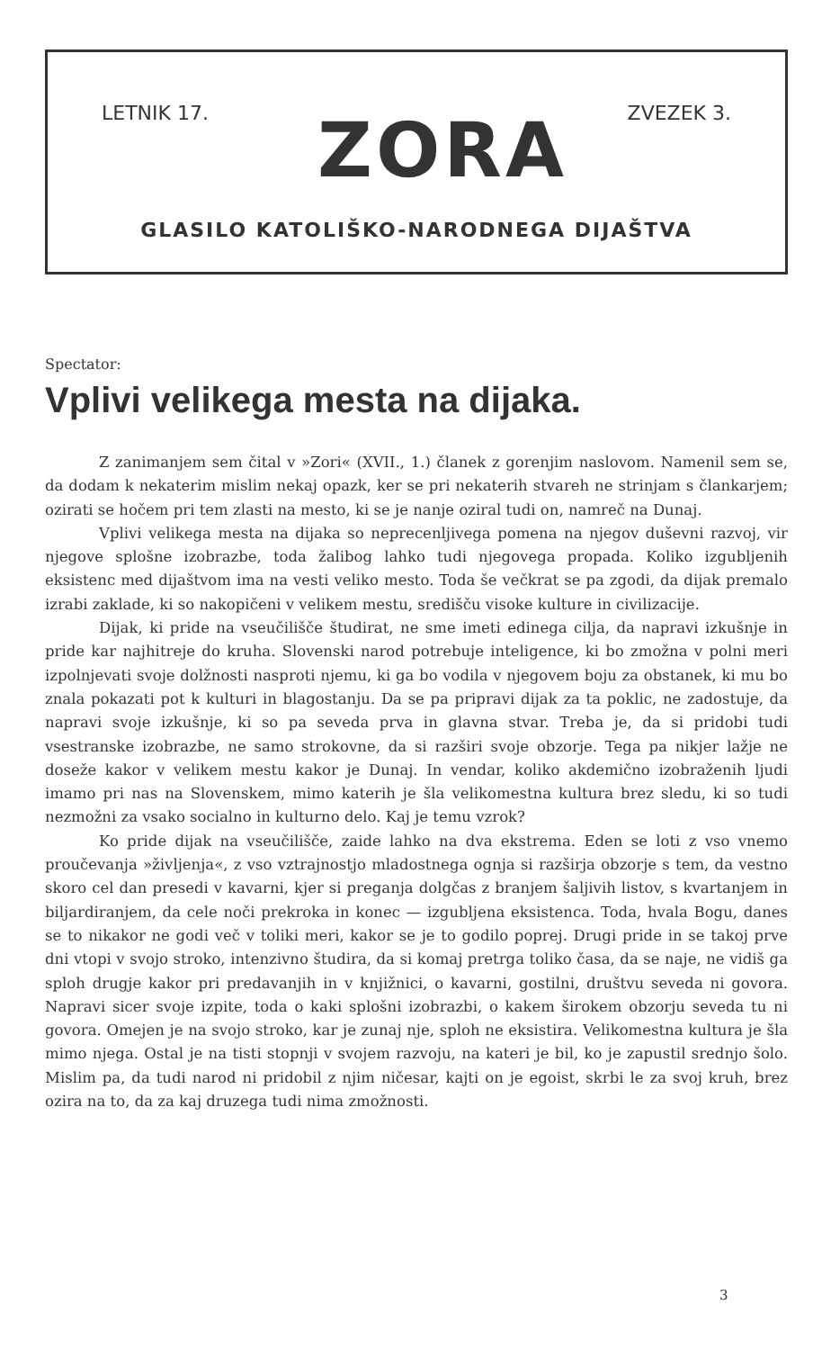LETNIK 17. ZVEZEK 3.
ZORA
GLASILO KATOLIŠKO-NARODNEGA DIJAŠTVA
Spectator:
Vplivi velikega mesta na dijaka.
Z zanimanjem sem čital v »Zori« (XVII., 1.) članek z gorenjim naslovom. Namenil sem se, da dodam k nekaterim mislim nekaj opazk, ker se pri nekaterih stvareh ne strinjam s člankarjem; ozirati se hočem pri tem zlasti na mesto, ki se je nanje oziral tudi on, namreč na Dunaj.
Vplivi velikega mesta na dijaka so neprecenljivega pomena na njegov duševni razvoj, vir njegove splošne izobrazbe, toda žalibog lahko tudi njegovega propada. Koliko izgubljenih eksistenc med dijaštvom ima na vesti veliko mesto. Toda še večkrat se pa zgodi, da dijak premalo izrabi zaklade, ki so nakopičeni v velikem mestu, središču visoke kulture in civilizacije.
Dijak, ki pride na vseučilišče študirat, ne sme imeti edinega cilja, da napravi izkušnje in pride kar najhitreje do kruha. Slovenski narod potrebuje inteligence, ki bo zmožna v polni meri izpolnjevati svoje dolžnosti nasproti njemu, ki ga bo vodila v njegovem boju za obstanek, ki mu bo znala pokazati pot k kulturi in blagostanju. Da se pa pripravi dijak za ta poklic, ne zadostuje, da napravi svoje izkušnje, ki so pa seveda prva in glavna stvar. Treba je, da si pridobi tudi vsestranske izobrazbe, ne samo strokovne, da si razširi svoje obzorje. Tega pa nikjer lažje ne doseže kakor v velikem mestu kakor je Dunaj. In vendar, koliko akdemično izobraženih ljudi imamo pri nas na Slovenskem, mimo katerih je šla velikomestna kultura brez sledu, ki so tudi nezmožni za vsako socialno in kulturno delo. Kaj je temu vzrok?
Ko pride dijak na vseučilišče, zaide lahko na dva ekstrema. Eden se loti z vso vnemo proučevanja »življenja«, z vso vztrajnostjo mladostnega ognja si razširja obzorje s tem, da vestno skoro cel dan presedi v kavarni, kjer si preganja dolgčas z branjem šaljivih listov, s kvartanjem in biljardiranjem, da cele noči prekroka in konec — izgubljena eksistenca. Toda, hvala Bogu, danes se to nikakor ne godi več v toliki meri, kakor se je to godilo poprej. Drugi pride in se takoj prve dni vtopi v svojo stroko, intenzivno študira, da si komaj pretrga toliko časa, da se naje, ne vidiš ga sploh drugje kakor pri predavanjih in v knjižnici, o kavarni, gostilni, društvu seveda ni govora. Napravi sicer svoje izpite, toda o kaki splošni izobrazbi, o kakem širokem obzorju seveda tu ni govora. Omejen je na svojo stroko, kar je zunaj nje, sploh ne eksistira. Velikomestna kultura je šla mimo njega. Ostal je na tisti stopnji v svojem razvoju, na kateri je bil, ko je zapustil srednjo šolo. Mislim pa, da tudi narod ni pridobil z njim ničesar, kajti on je egoist, skrbi le za svoj kruh, brez ozira na to, da za kaj druzega tudi nima zmožnosti.
3